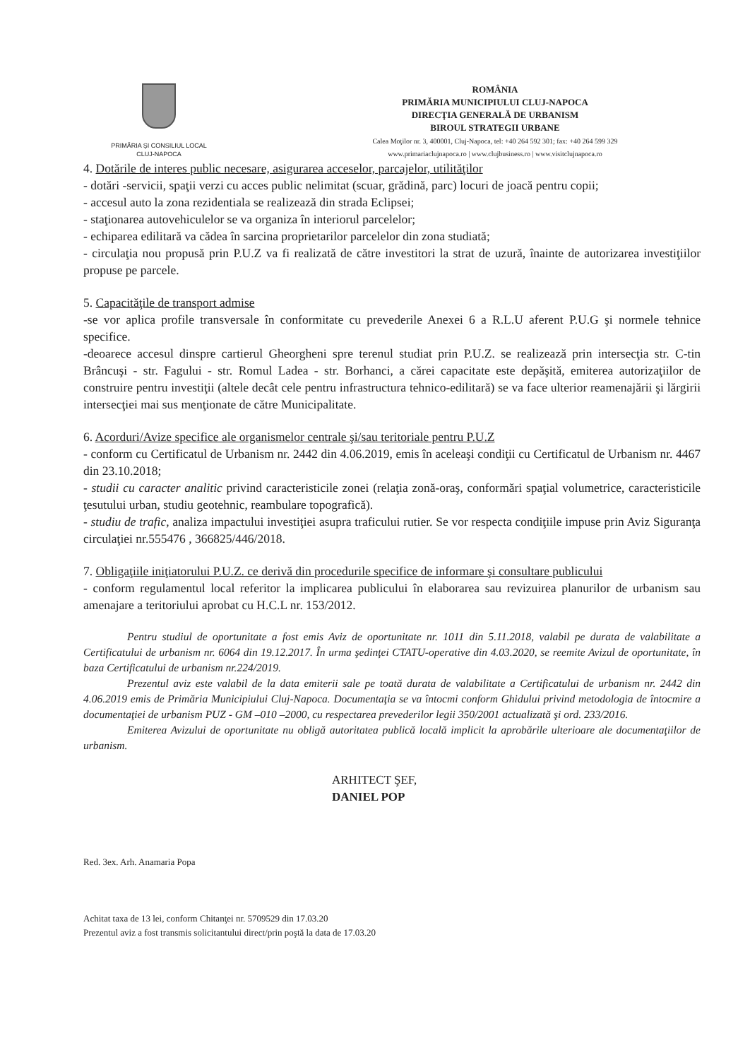PRIMĂRIA ŞI CONSILIUL LOCAL
CLUJ-NAPOCA
ROMÂNIA
PRIMĂRIA MUNICIPIULUI CLUJ-NAPOCA
DIRECŢIA GENERALĂ DE URBANISM
BIROUL STRATEGII URBANE
Calea Moţilor nr. 3, 400001, Cluj-Napoca, tel: +40 264 592 301; fax: +40 264 599 329
www.primariaclujnapoca.ro | www.clujbusiness.ro | www.visitclujnapoca.ro
4. Dotările de interes public necesare, asigurarea acceselor, parcajelor, utilităţilor
- dotări -servicii, spaţii verzi cu acces public nelimitat (scuar, grădină, parc) locuri de joacă pentru copii;
- accesul auto la zona rezidentiala se realizează din strada Eclipsei;
- staţionarea autovehiculelor se va organiza în interiorul parcelelor;
- echiparea edilitară va cădea în sarcina proprietarilor parcelelor din zona studiată;
- circulaţia nou propusă prin P.U.Z va fi realizată de către investitori la strat de uzură, înainte de autorizarea investiţiilor propuse pe parcele.
5. Capacităţile de transport admise
-se vor aplica profile transversale în conformitate cu prevederile Anexei 6 a R.L.U aferent P.U.G şi normele tehnice specifice.
-deoarece accesul dinspre cartierul Gheorgheni spre terenul studiat prin P.U.Z. se realizează prin intersecţia str. C-tin Brâncuşi - str. Fagului - str. Romul Ladea - str. Borhanci, a cărei capacitate este depăşită, emiterea autorizaţiilor de construire pentru investiţii (altele decât cele pentru infrastructura tehnico-edilitară) se va face ulterior reamenajării şi lărgirii intersecţiei mai sus menţionate de către Municipalitate.
6. Acorduri/Avize specifice ale organismelor centrale şi/sau teritoriale pentru P.U.Z
- conform cu Certificatul de Urbanism nr. 2442 din 4.06.2019, emis în aceleaşi condiţii cu Certificatul de Urbanism nr. 4467 din 23.10.2018;
- studii cu caracter analitic privind caracteristicile zonei (relaţia zonă-oraş, conformări spaţial volumetrice, caracteristicile ţesutului urban, studiu geotehnic, reambulare topografică).
- studiu de trafic, analiza impactului investiţiei asupra traficului rutier. Se vor respecta condiţiile impuse prin Aviz Siguranţa circulaţiei nr.555476 , 366825/446/2018.
7. Obligaţiile iniţiatorului P.U.Z. ce derivă din procedurile specifice de informare şi consultare publicului
- conform regulamentul local referitor la implicarea publicului în elaborarea sau revizuirea planurilor de urbanism sau amenajare a teritoriului aprobat cu H.C.L nr. 153/2012.
Pentru studiul de oportunitate a fost emis Aviz de oportunitate nr. 1011 din 5.11.2018, valabil pe durata de valabilitate a Certificatului de urbanism nr. 6064 din 19.12.2017. În urma şedinţei CTATU-operative din 4.03.2020, se reemite Avizul de oportunitate, în baza Certificatului de urbanism nr.224/2019.
Prezentul aviz este valabil de la data emiterii sale pe toată durata de valabilitate a Certificatului de urbanism nr. 2442 din 4.06.2019 emis de Primăria Municipiului Cluj-Napoca. Documentaţia se va întocmi conform Ghidului privind metodologia de întocmire a documentaţiei de urbanism PUZ - GM –010 –2000, cu respectarea prevederilor legii 350/2001 actualizată şi ord. 233/2016.
Emiterea Avizului de oportunitate nu obligă autoritatea publică locală implicit la aprobările ulterioare ale documentaţiilor de urbanism.
ARHITECT ŞEF,
DANIEL POP
Red. 3ex. Arh. Anamaria Popa
Achitat taxa de 13 lei, conform Chitanţei nr. 5709529 din 17.03.20
Prezentul aviz a fost transmis solicitantului direct/prin poştă la data de 17.03.20